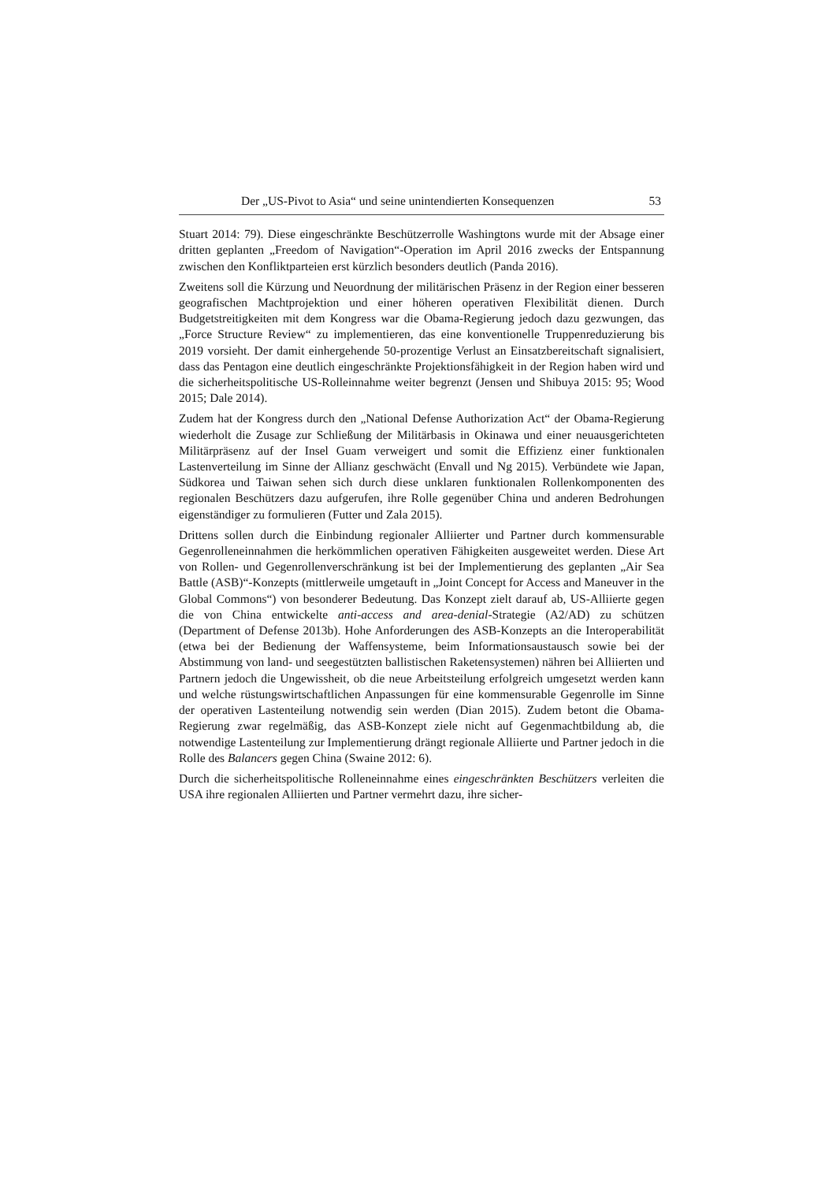Der „US-Pivot to Asia“ und seine unintendierten Konsequenzen 53
Stuart 2014: 79). Diese eingeschränkte Beschützerrolle Washingtons wurde mit der Absage einer dritten geplanten „Freedom of Navigation“-Operation im April 2016 zwecks der Entspannung zwischen den Konfliktparteien erst kürzlich besonders deutlich (Panda 2016).
Zweitens soll die Kürzung und Neuordnung der militärischen Präsenz in der Region einer besseren geografischen Machtprojektion und einer höheren operativen Flexibilität dienen. Durch Budgetstreitigkeiten mit dem Kongress war die Obama-Regierung jedoch dazu gezwungen, das „Force Structure Review“ zu implementieren, das eine konventionelle Truppenreduzierung bis 2019 vorsieht. Der damit einhergehende 50-prozentige Verlust an Einsatzbereitschaft signalisiert, dass das Pentagon eine deutlich eingeschränkte Projektionsfähigkeit in der Region haben wird und die sicherheitspolitische US-Rolleinnahme weiter begrenzt (Jensen und Shibuya 2015: 95; Wood 2015; Dale 2014).
Zudem hat der Kongress durch den „National Defense Authorization Act“ der Obama-Regierung wiederholt die Zusage zur Schließung der Militärbasis in Okinawa und einer neuausgerichteten Militärpräsenz auf der Insel Guam verweigert und somit die Effizienz einer funktionalen Lastenverteilung im Sinne der Allianz geschwächt (Envall und Ng 2015). Verbündete wie Japan, Südkorea und Taiwan sehen sich durch diese unklaren funktionalen Rollenkomponenten des regionalen Beschützers dazu aufgerufen, ihre Rolle gegenüber China und anderen Bedrohungen eigenständiger zu formulieren (Futter und Zala 2015).
Drittens sollen durch die Einbindung regionaler Alliierter und Partner durch kommensurable Gegenrolleneinnahmen die herkömmlichen operativen Fähigkeiten ausgeweitet werden. Diese Art von Rollen- und Gegenrollenverschränkung ist bei der Implementierung des geplanten „Air Sea Battle (ASB)“-Konzepts (mittlerweile umgetauft in „Joint Concept for Access and Maneuver in the Global Commons“) von besonderer Bedeutung. Das Konzept zielt darauf ab, US-Alliierte gegen die von China entwickelte anti-access and area-denial-Strategie (A2/AD) zu schützen (Department of Defense 2013b). Hohe Anforderungen des ASB-Konzepts an die Interoperabilität (etwa bei der Bedienung der Waffensysteme, beim Informationsaustausch sowie bei der Abstimmung von land- und seegestützten ballistischen Raketensystemen) nähren bei Alliierten und Partnern jedoch die Ungewissheit, ob die neue Arbeitsteilung erfolgreich umgesetzt werden kann und welche rüstungswirtschaftlichen Anpassungen für eine kommensurable Gegenrolle im Sinne der operativen Lastenteilung notwendig sein werden (Dian 2015). Zudem betont die Obama-Regierung zwar regelmäßig, das ASB-Konzept ziele nicht auf Gegenmachtbildung ab, die notwendige Lastenteilung zur Implementierung drängt regionale Alliierte und Partner jedoch in die Rolle des Balancers gegen China (Swaine 2012: 6).
Durch die sicherheitspolitische Rolleneinnahme eines eingeschränkten Beschützers verleiten die USA ihre regionalen Alliierten und Partner vermehrt dazu, ihre sicher-